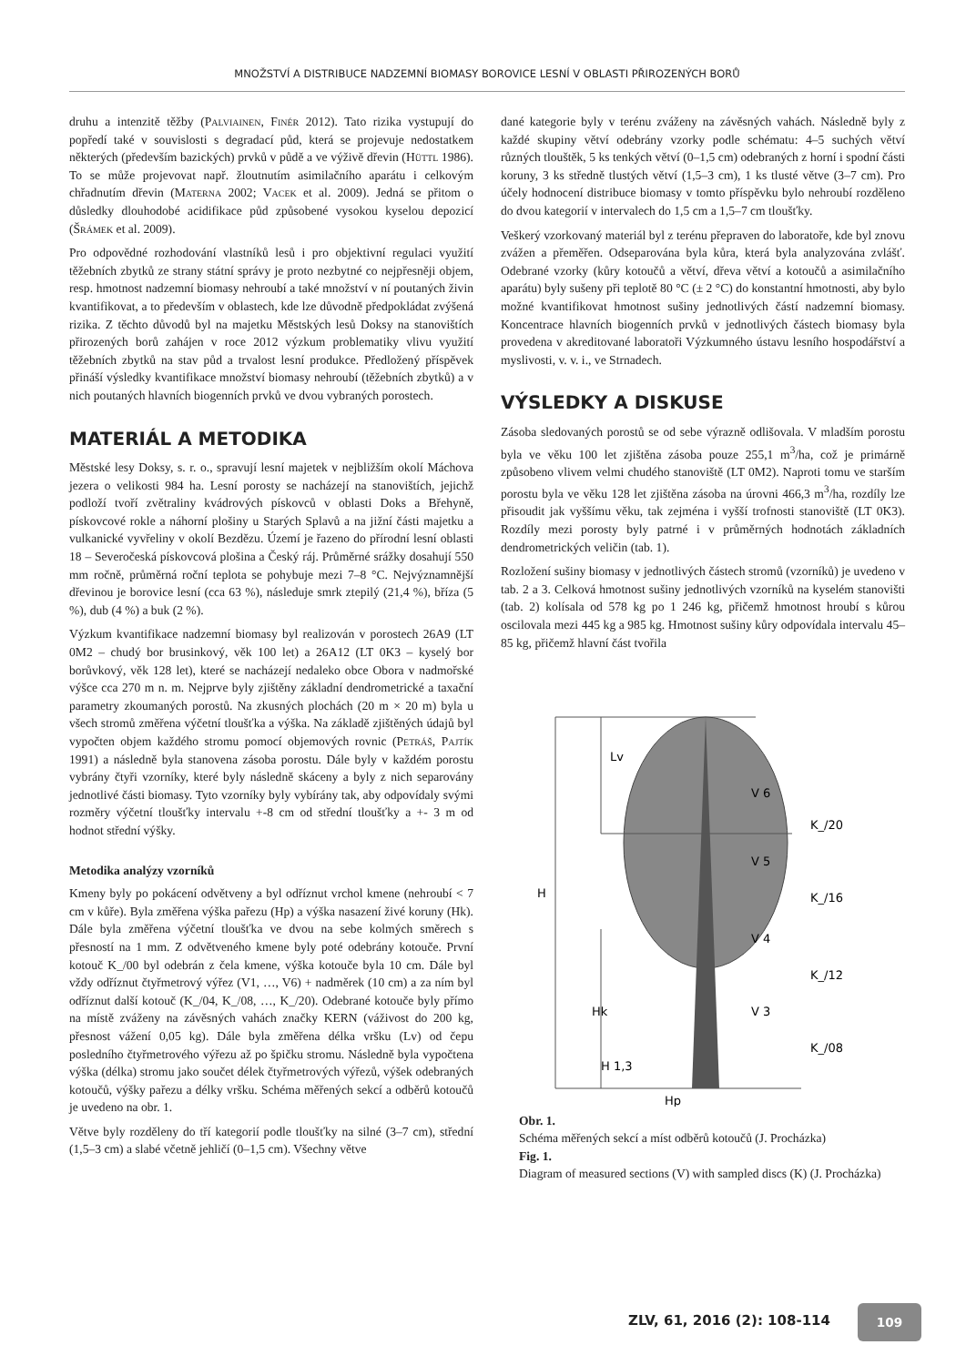MNOŽSTVÍ A DISTRIBUCE NADZEMNÍ BIOMASY BOROVICE LESNÍ V OBLASTI PŘIROZENÝCH BORŮ
druhu a intenzitě těžby (Palviainen, Finér 2012). Tato rizika vystupují do popředí také v souvislosti s degradací půd, která se projevuje nedostatkem některých (především bazických) prvků v půdě a ve výživě dřevin (Hüttl 1986). To se může projevovat např. žloutnutím asimilačního aparátu i celkovým chřadnutím dřevin (Materna 2002; Vacek et al. 2009). Jedná se přitom o důsledky dlouhodobé acidifikace půd způsobené vysokou kyselou depozicí (Šrámek et al. 2009).
Pro odpovědné rozhodování vlastníků lesů i pro objektivní regulaci využití těžebních zbytků ze strany státní správy je proto nezbytné co nejpřesněji objem, resp. hmotnost nadzemní biomasy nehroubí a také množství v ní poutaných živin kvantifikovat, a to především v oblastech, kde lze důvodně předpokládat zvýšená rizika. Z těchto důvodů byl na majetku Městských lesů Doksy na stanovištích přirozených borů zahájen v roce 2012 výzkum problematiky vlivu využití těžebních zbytků na stav půd a trvalost lesní produkce. Předložený příspěvek přináší výsledky kvantifikace množství biomasy nehroubí (těžebních zbytků) a v nich poutaných hlavních biogenních prvků ve dvou vybraných porostech.
MATERIÁL A METODIKA
Městské lesy Doksy, s. r. o., spravují lesní majetek v nejbližším okolí Máchova jezera o velikosti 984 ha. Lesní porosty se nacházejí na stanovištích, jejichž podloží tvoří zvětraliny kvádrových pískovců v oblasti Doks a Břehyně, pískovcové rokle a náhorní plošiny u Starých Splavů a na jižní části majetku a vulkanické vyvřeliny v okolí Bezdězu. Území je řazeno do přírodní lesní oblasti 18 – Severočeská pískovcová plošina a Český ráj. Průměrné srážky dosahují 550 mm ročně, průměrná roční teplota se pohybuje mezi 7–8 °C. Nejvýznamnější dřevinou je borovice lesní (cca 63 %), následuje smrk ztepilý (21,4 %), bříza (5 %), dub (4 %) a buk (2 %).
Výzkum kvantifikace nadzemní biomasy byl realizován v porostech 26A9 (LT 0M2 – chudý bor brusinkový, věk 100 let) a 26A12 (LT 0K3 – kyselý bor borůvkový, věk 128 let), které se nacházejí nedaleko obce Obora v nadmořské výšce cca 270 m n. m. Nejprve byly zjištěny základní dendrometrické a taxační parametry zkoumaných porostů. Na zkusných plochách (20 m × 20 m) byla u všech stromů změřena výčetní tloušťka a výška. Na základě zjištěných údajů byl vypočten objem každého stromu pomocí objemových rovnic (Petráš, Pajtík 1991) a následně byla stanovena zásoba porostu. Dále byly v každém porostu vybrány čtyři vzorníky, které byly následně skáceny a byly z nich separovány jednotlivé části biomasy. Tyto vzorníky byly vybírány tak, aby odpovídaly svými rozměry výčetní tloušťky intervalu +-8 cm od střední tloušťky a +- 3 m od hodnot střední výšky.
Metodika analýzy vzorníků
Kmeny byly po pokácení odvětveny a byl odříznut vrchol kmene (nehroubí < 7 cm v kůře). Byla změřena výška pařezu (Hp) a výška nasazení živé koruny (Hk). Dále byla změřena výčetní tloušťka ve dvou na sebe kolmých směrech s přesností na 1 mm. Z odvětveného kmene byly poté odebrány kotouče. První kotouč K_/00 byl odebrán z čela kmene, výška kotouče byla 10 cm. Dále byl vždy odříznut čtyřmetrový výřez (V1, …, V6) + nadměrek (10 cm) a za ním byl odříznut další kotouč (K_/04, K_/08, …, K_/20). Odebrané kotouče byly přímo na místě zváženy na závěsných vahách značky KERN (váživost do 200 kg, přesnost vážení 0,05 kg). Dále byla změřena délka vršku (Lv) od čepu posledního čtyřmetrového výřezu až po špičku stromu. Následně byla vypočtena výška (délka) stromu jako součet délek čtyřmetrových výřezů, výšek odebraných kotoučů, výšky pařezu a délky vršku. Schéma měřených sekcí a odběrů kotoučů je uvedeno na obr. 1.
Větve byly rozděleny do tří kategorií podle tloušťky na silné (3–7 cm), střední (1,5–3 cm) a slabé včetně jehličí (0–1,5 cm). Všechny větve
dané kategorie byly v terénu zváženy na závěsných vahách. Následně byly z každé skupiny větví odebrány vzorky podle schématu: 4–5 suchých větví různých tlouštěk, 5 ks tenkých větví (0–1,5 cm) odebraných z horní i spodní části koruny, 3 ks středně tlustých větví (1,5–3 cm), 1 ks tlusté větve (3–7 cm). Pro účely hodnocení distribuce biomasy v tomto příspěvku bylo nehroubí rozděleno do dvou kategorií v intervalech do 1,5 cm a 1,5–7 cm tloušťky.
Veškerý vzorkovaný materiál byl z terénu přepraven do laboratoře, kde byl znovu zvážen a přeměřen. Odseparována byla kůra, která byla analyzována zvlášť. Odebrané vzorky (kůry kotoučů a větví, dřeva větví a kotoučů a asimilačního aparátu) byly sušeny při teplotě 80 °C (± 2 °C) do konstantní hmotnosti, aby bylo možné kvantifikovat hmotnost sušiny jednotlivých částí nadzemní biomasy. Koncentrace hlavních biogenních prvků v jednotlivých částech biomasy byla provedena v akreditované laboratoři Výzkumného ústavu lesního hospodářství a myslivosti, v. v. i., ve Strnadech.
VÝSLEDKY A DISKUSE
Zásoba sledovaných porostů se od sebe výrazně odlišovala. V mladším porostu byla ve věku 100 let zjištěna zásoba pouze 255,1 m<sup>3</sup>/ha, což je primárně způsobeno vlivem velmi chudého stanoviště (LT 0M2). Naproti tomu ve starším porostu byla ve věku 128 let zjištěna zásoba na úrovni 466,3 m<sup>3</sup>/ha, rozdíly lze přisoudit jak vyššímu věku, tak zejména i vyšší trofnosti stanoviště (LT 0K3). Rozdíly mezi porosty byly patrné i v průměrných hodnotách základních dendrometrických veličin (tab. 1).
Rozložení sušiny biomasy v jednotlivých částech stromů (vzorníků) je uvedeno v tab. 2 a 3. Celková hmotnost sušiny jednotlivých vzorníků na kyselém stanovišti (tab. 2) kolísala od 578 kg po 1 246 kg, přičemž hmotnost hroubí s kůrou oscilovala mezi 445 kg a 985 kg. Hmotnost sušiny kůry odpovídala intervalu 45–85 kg, přičemž hlavní část tvořila
Lv
H
Hk
H 1,3
Hp
V 6
K_/20
V 5
K_/16
V 4
K_/12
V 3
K_/08
Obr. 1.
Schéma měřených sekcí a míst odběrů kotoučů (J. Procházka)
Fig. 1.
Diagram of measured sections (V) with sampled discs (K) (J. Procházka)
ZLV, 61, 2016 (2): 108-114
109